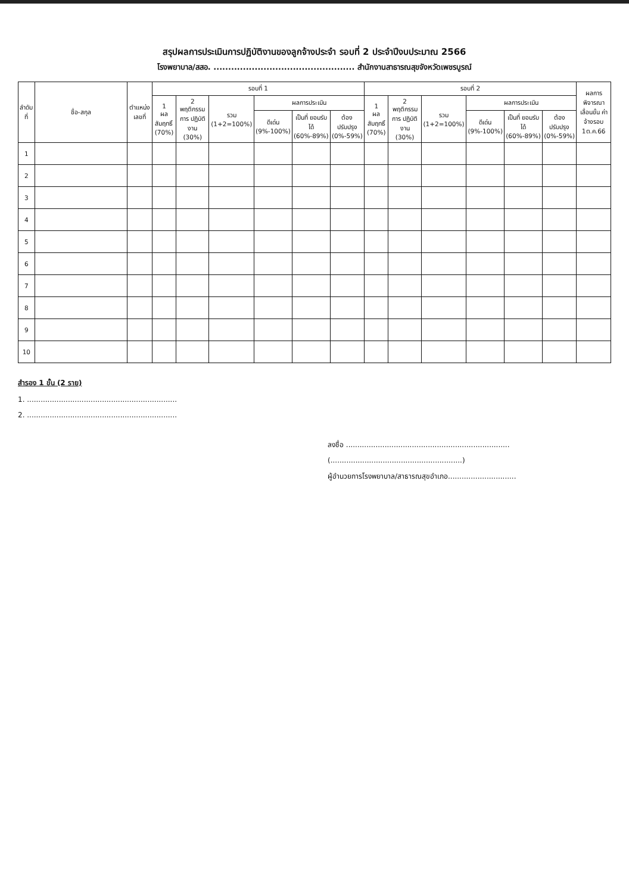สรุปผลการประเมินการปฏิบัติงานของลูกจ้างประจำ รอบที่ 2 ประจำปีงบประมาณ 2566
โรงพยาบาล/สสอ. ................................................ สำนักงานสาธารณสุขจังหวัดเพชรบูรณ์
| ลำดับ ที่ | ชื่อ-สกุล | ตำแหน่ง เลขที่ | รอบที่ 1 | | | | | | รอบที่ 2 | | | | | | ผลการ พิจารณา เลื่อนขั้น ค่าจ้างรอบ 1ต.ค.66 |
| --- | --- | --- | --- | --- | --- | --- | --- | --- | --- | --- | --- | --- | --- | --- | --- |
| | | | 1 ผลสัมฤทธิ์ (70%) | 2 พฤติกรรม การ ปฏิบัติงาน (30%) | รวม (1+2=100%) | ผลการประเมิน | | | 1 ผลสัมฤทธิ์ (70%) | 2 พฤติกรรม การ ปฏิบัติงาน (30%) | รวม (1+2=100%) | ผลการประเมิน | | | |
| | | | | | | ดีเด่น (9%-100%) | เป็นที่ ยอมรับได้ (60%-89%) | ต้อง ปรับปรุง (0%-59%) | | | | ดีเด่น (9%-100%) | เป็นที่ ยอมรับได้ (60%-89%) | ต้อง ปรับปรุง (0%-59%) | |
| 1 | | | | | | | | | | | | | | | |
| 2 | | | | | | | | | | | | | | | |
| 3 | | | | | | | | | | | | | | | |
| 4 | | | | | | | | | | | | | | | |
| 5 | | | | | | | | | | | | | | | |
| 6 | | | | | | | | | | | | | | | |
| 7 | | | | | | | | | | | | | | | |
| 8 | | | | | | | | | | | | | | | |
| 9 | | | | | | | | | | | | | | | |
| 10 | | | | | | | | | | | | | | | |
สำรอง 1 ขั้น (2 ราย)
1. ..................................................................
2. ..................................................................
ลงชื่อ ........................................................................
(..........................................................)
ผู้อำนวยการโรงพยาบาล/สาธารณสุขอำเภอ..............................